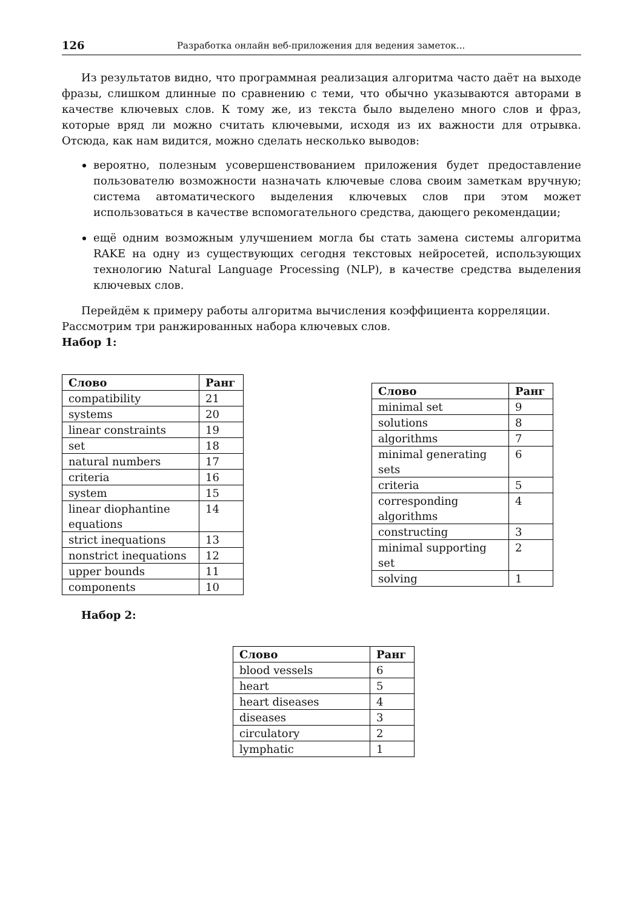126 Разработка онлайн веб-приложения для ведения заметок...
Из результатов видно, что программная реализация алгоритма часто даёт на выходе фразы, слишком длинные по сравнению с теми, что обычно указываются авторами в качестве ключевых слов. К тому же, из текста было выделено много слов и фраз, которые вряд ли можно считать ключевыми, исходя из их важности для отрывка. Отсюда, как нам видится, можно сделать несколько выводов:
вероятно, полезным усовершенствованием приложения будет предоставление пользователю возможности назначать ключевые слова своим заметкам вручную; система автоматического выделения ключевых слов при этом может использоваться в качестве вспомогательного средства, дающего рекомендации;
ещё одним возможным улучшением могла бы стать замена системы алгоритма RAKE на одну из существующих сегодня текстовых нейросетей, использующих технологию Natural Language Processing (NLP), в качестве средства выделения ключевых слов.
Перейдём к примеру работы алгоритма вычисления коэффициента корреляции.
Рассмотрим три ранжированных набора ключевых слов.
Набор 1:
| Слово | Ранг |
| --- | --- |
| compatibility | 21 |
| systems | 20 |
| linear constraints | 19 |
| set | 18 |
| natural numbers | 17 |
| criteria | 16 |
| system | 15 |
| linear diophantine equations | 14 |
| strict inequations | 13 |
| nonstrict inequations | 12 |
| upper bounds | 11 |
| components | 10 |
| Слово | Ранг |
| --- | --- |
| minimal set | 9 |
| solutions | 8 |
| algorithms | 7 |
| minimal generating sets | 6 |
| criteria | 5 |
| corresponding algorithms | 4 |
| constructing | 3 |
| minimal supporting set | 2 |
| solving | 1 |
Набор 2:
| Слово | Ранг |
| --- | --- |
| blood vessels | 6 |
| heart | 5 |
| heart diseases | 4 |
| diseases | 3 |
| circulatory | 2 |
| lymphatic | 1 |